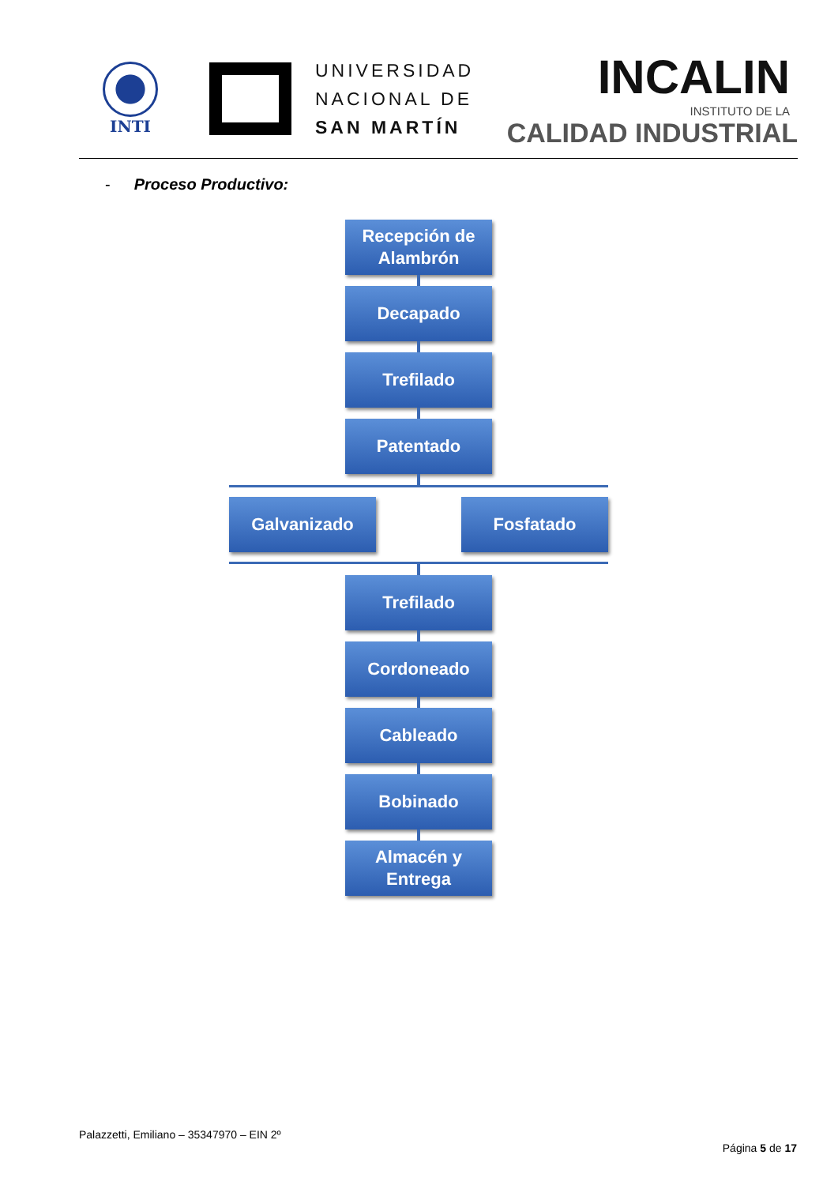INTI
UNIVERSIDAD
NACIONAL DE
SAN MARTÍN
INCALIN
INSTITUTO DE LA
CALIDAD INDUSTRIAL
- Proceso Productivo:
Recepción de
Alambrón
Decapado
Trefilado
Patentado
Galvanizado Fosfatado
Trefilado
Cordoneado
Cableado
Bobinado
Almacén y
Entrega
Palazzetti, Emiliano – 35347970 – EIN 2º
Página 5 de 17